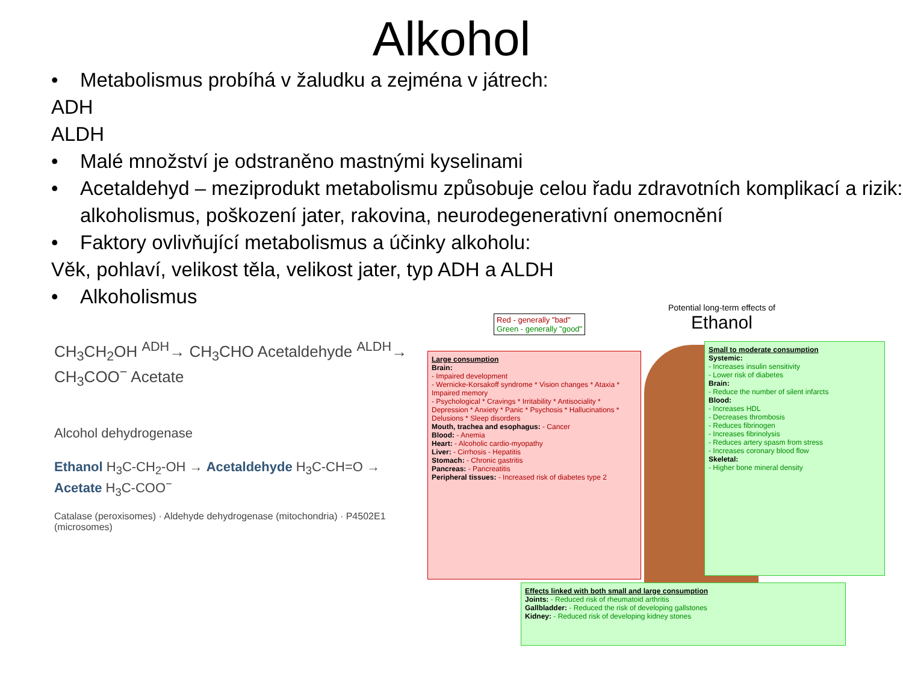Alkohol
• Metabolismus probíhá v žaludku a zejména v játrech:
ADH
ALDH
• Malé množství je odstraněno mastnými kyselinami
• Acetaldehyd – meziprodukt metabolismu způsobuje celou řadu zdravotních komplikací a rizik: alkoholismus, poškození jater, rakovina, neurodegenerativní onemocnění
• Faktory ovlivňující metabolismus a účinky alkoholu:
Věk, pohlaví, velikost těla, velikost jater, typ ADH a ALDH
• Alkoholismus
CH<sub>3</sub>CH<sub>2</sub>OH <sup>ADH</sup>→ CH<sub>3</sub>CHO Acetaldehyde <sup>ALDH</sup>→ CH<sub>3</sub>COO<sup>−</sup> Acetate
Alcohol dehydrogenase
Ethanol H<sub>3</sub>C-CH<sub>2</sub>-OH → Acetaldehyde H<sub>3</sub>C-CH=O → Acetate H<sub>3</sub>C-COO<sup>−</sup>
Catalase (peroxisomes) · Aldehyde dehydrogenase (mitochondria) · P4502E1 (microsomes)
Red - generally "bad"
Green - generally "good"
Potential long-term effects of
Ethanol
Large consumption
Brain:
- Impaired development
- Wernicke-Korsakoff syndrome * Vision changes * Ataxia * Impaired memory
- Psychological * Cravings * Irritability * Antisociality * Depression * Anxiety * Panic * Psychosis * Hallucinations * Delusions * Sleep disorders
Mouth, trachea and esophagus: - Cancer
Blood: - Anemia
Heart: - Alcoholic cardio-myopathy
Liver: - Cirrhosis - Hepatitis
Stomach: - Chronic gastritis
Pancreas: - Pancreatitis
Peripheral tissues: - Increased risk of diabetes type 2
Small to moderate consumption
Systemic:
- Increases insulin sensitivity
- Lower risk of diabetes
Brain:
- Reduce the number of silent infarcts
Blood:
- Increases HDL
- Decreases thrombosis
- Reduces fibrinogen
- Increases fibrinolysis
- Reduces artery spasm from stress
- Increases coronary blood flow
Skeletal:
- Higher bone mineral density
Effects linked with both small and large consumption
Joints: - Reduced risk of rheumatoid arthritis
Gallbladder: - Reduced the risk of developing gallstones
Kidney: - Reduced risk of developing kidney stones